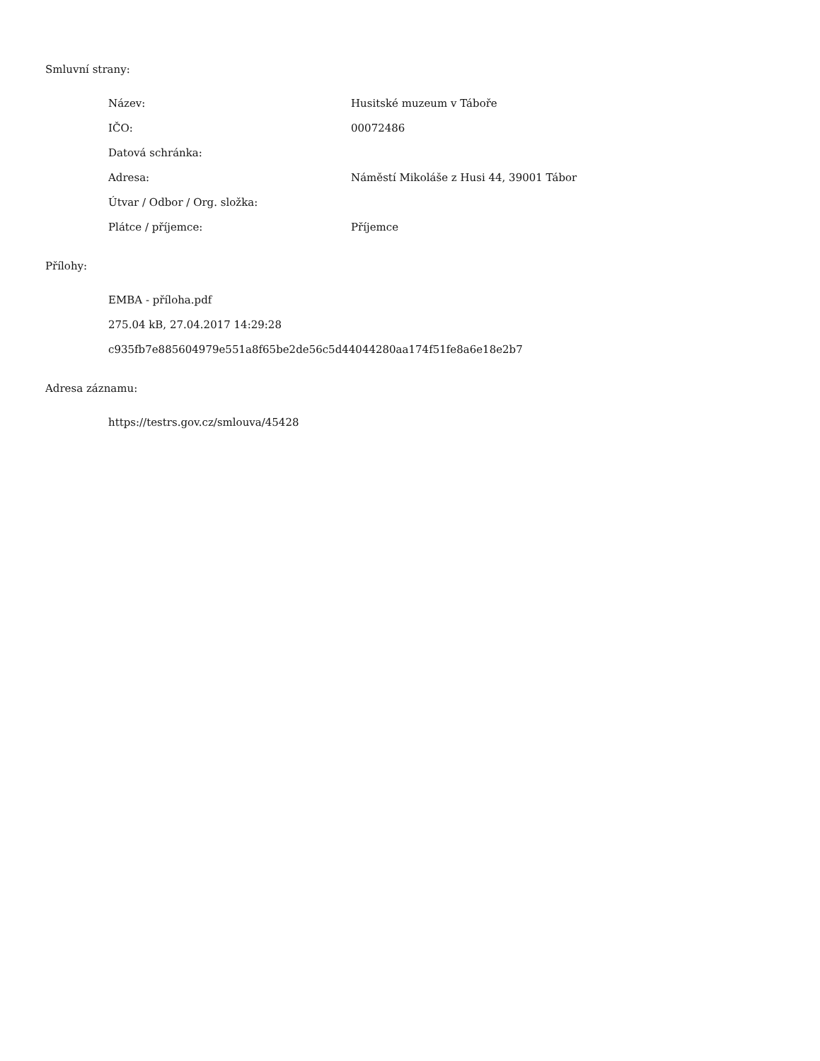Smluvní strany:
| Název: | Husitské muzeum v Táboře |
| IČO: | 00072486 |
| Datová schránka: | |
| Adresa: | Náměstí Mikoláše z Husi 44, 39001 Tábor |
| Útvar / Odbor / Org. složka: | |
| Plátce / příjemce: | Příjemce |
Přílohy:
EMBA - příloha.pdf
275.04 kB, 27.04.2017 14:29:28
c935fb7e885604979e551a8f65be2de56c5d44044280aa174f51fe8a6e18e2b7
Adresa záznamu:
https://testrs.gov.cz/smlouva/45428